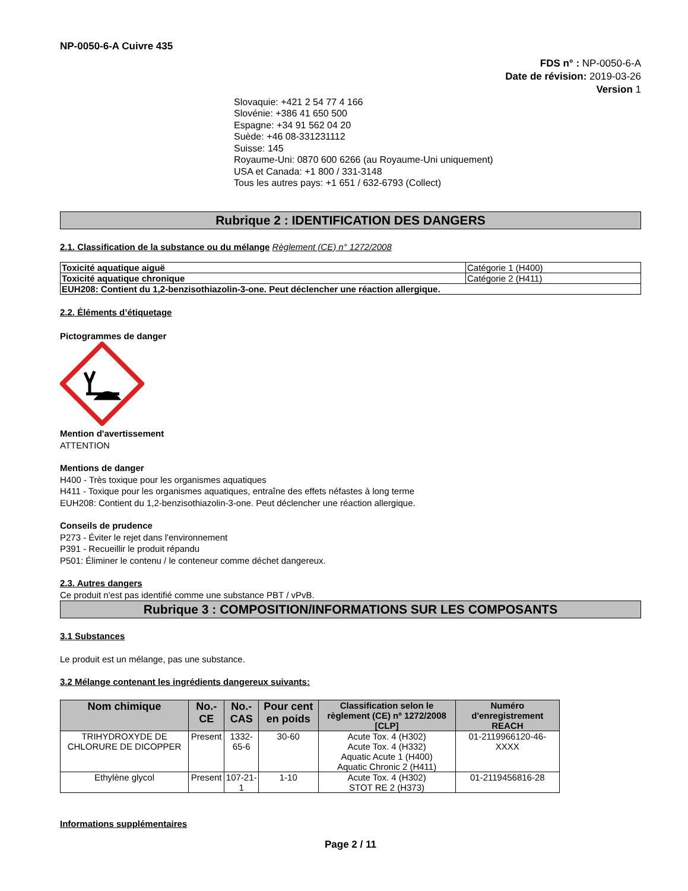NP-0050-6-A Cuivre 435
FDS n° : NP-0050-6-A
Date de révision: 2019-03-26
Version 1
Slovaquie: +421 2 54 77 4 166
Slovénie: +386 41 650 500
Espagne: +34 91 562 04 20
Suède: +46 08-331231112
Suisse: 145
Royaume-Uni: 0870 600 6266 (au Royaume-Uni uniquement)
USA et Canada: +1 800 / 331-3148
Tous les autres pays: +1 651 / 632-6793 (Collect)
Rubrique 2 : IDENTIFICATION DES DANGERS
2.1. Classification de la substance ou du mélange Règlement (CE) n° 1272/2008
| Toxicité aquatique aiguë | Catégorie 1 (H400) |
| Toxicité aquatique chronique | Catégorie 2 (H411) |
| EUH208: Contient du 1,2-benzisothiazolin-3-one. Peut déclencher une réaction allergique. | |
2.2. Éléments d’étiquetage
Pictogrammes de danger
Mention d'avertissement
ATTENTION
Mentions de danger
H400 - Très toxique pour les organismes aquatiques
H411 - Toxique pour les organismes aquatiques, entraîne des effets néfastes à long terme
EUH208: Contient du 1,2-benzisothiazolin-3-one. Peut déclencher une réaction allergique.
Conseils de prudence
P273 - Éviter le rejet dans l'environnement
P391 - Recueillir le produit répandu
P501: Éliminer le contenu / le conteneur comme déchet dangereux.
2.3. Autres dangers
Ce produit n'est pas identifié comme une substance PBT / vPvB.
Rubrique 3 : COMPOSITION/INFORMATIONS SUR LES COMPOSANTS
3.1 Substances
Le produit est un mélange, pas une substance.
3.2 Mélange contenant les ingrédients dangereux suivants:
| Nom chimique | No.-CE | No.-CAS | Pour cent en poids | Classification selon le règlement (CE) nº 1272/2008 [CLP] | Numéro d'enregistrement REACH |
| --- | --- | --- | --- | --- | --- |
| TRIHYDROXYDE DE CHLORURE DE DICOPPER | Present | 1332-65-6 | 30-60 | Acute Tox. 4 (H302) Acute Tox. 4 (H332) Aquatic Acute 1 (H400) Aquatic Chronic 2 (H411) | 01-2119966120-46-XXXX |
| Ethylène glycol | Present | 107-21-1 | 1-10 | Acute Tox. 4 (H302) STOT RE 2 (H373) | 01-2119456816-28 |
Informations supplémentaires
Page 2 / 11